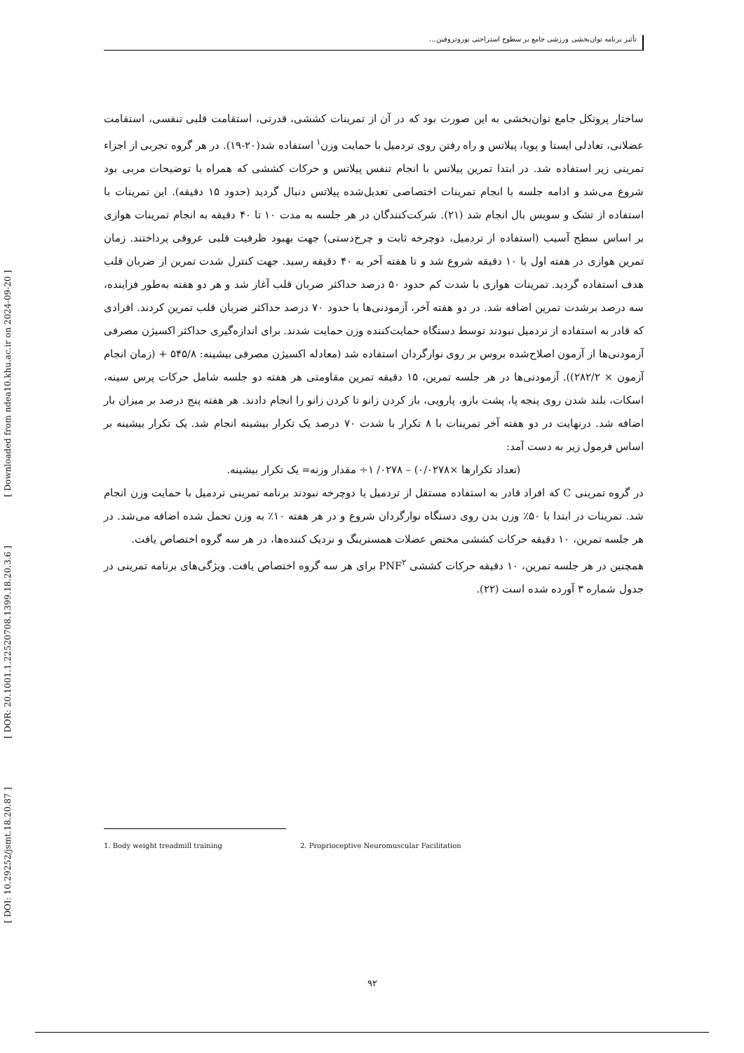[ DOI: 10.29252/jsmt.18.20.87 ] [ DOR: 20.1001.1.22520708.1399.18.20.3.6 ] [ Downloaded from ndea10.khu.ac.ir on 2024-09-20 ]
تأثیر برنامه توان‌بخشی ورزشی جامع بر سطوح استراحتی نوروتروفین...
ساختار پروتکل جامع توان‌بخشی به این صورت بود که در آن از تمرینات کششی، قدرتی، استقامت قلبی تنفسی، استقامت عضلانی، تعادلی ایستا و پویا، پیلاتس و راه رفتن روی تردمیل با حمایت وزن<sup>۱</sup> استفاده شد(۲۰-۱۹). در هر گروه تجربی از اجزاء تمرینی زیر استفاده شد. در ابتدا تمرین پیلاتس با انجام تنفس پیلاتس و حرکات کششی که همراه با توضیحات مربی بود شروع می‌شد و ادامه جلسه با انجام تمرینات اختصاصی تعدیل‌شده پیلاتس دنبال گردید (حدود ۱۵ دقیقه). این تمرینات با استفاده از تشک و سویس بال انجام شد (۲۱). شرکت‌کنندگان در هر جلسه به مدت ۱۰ تا ۴۰ دقیقه به انجام تمرینات هوازی بر اساس سطح آسیب (استفاده از تردمیل، دوچرخه ثابت و چرخ‌دستی) جهت بهبود ظرفیت قلبی عروقی پرداختند. زمان تمرین هوازی در هفته اول با ۱۰ دقیقه شروع شد و تا هفته آخر به ۴۰ دقیقه رسید. جهت کنترل شدت تمرین از ضربان قلب هدف استفاده گردید. تمرینات هوازی با شدت کم حدود ۵۰ درصد حداکثر ضربان قلب آغاز شد و هر دو هفته به‌طور فزاینده، سه درصد برشدت تمرین اضافه شد. در دو هفته آخر، آزمودنی‌ها با حدود ۷۰ درصد حداکثر ضربان قلب تمرین کردند. افرادی که قادر به استفاده از تردمیل نبودند توسط دستگاه حمایت‌کننده وزن حمایت شدند. برای اندازه‌گیری حداکثر اکسیژن مصرفی آزمودنی‌ها از آزمون اصلاح‌شده بروس بر روی نوارگردان استفاده شد (معادله اکسیژن مصرفی بیشینه: ۵۴۵/۸ + (زمان انجام آزمون × ۲۸۲/۲)). آزمودنی‌ها در هر جلسه تمرین، ۱۵ دقیقه تمرین مقاومتی هر هفته دو جلسه شامل حرکات پرس سینه، اسکات، بلند شدن روی پنجه پا، پشت بازو، پارویی، باز کردن زانو تا کردن زانو را انجام دادند. هر هفته پنج درصد بر میزان بار اضافه شد. درنهایت در دو هفته آخر تمرینات با ۸ تکرار با شدت ۷۰ درصد یک تکرار بیشینه انجام شد. یک تکرار بیشینه بر اساس فرمول زیر به دست آمد:
(تعداد تکرارها ×۰/۰۲۷۸) – ۰۲۷۸/ ۱÷ مقدار وزنه= یک تکرار بیشینه.
در گروه تمرینی C که افراد قادر به استفاده مستقل از تردمیل یا دوچرخه نبودند برنامه تمرینی تردمیل با حمایت وزن انجام شد. تمرینات در ابتدا با ۵۰٪ وزن بدن روی دستگاه نوارگردان شروع و در هر هفته ۱۰٪ به وزن تحمل شده اضافه می‌شد. در هر جلسه تمرین، ۱۰ دقیقه حرکات کششی مختص عضلات همسترینگ و نزدیک کننده‌ها، در هر سه گروه اختصاص یافت.
همچنین در هر جلسه تمرین، ۱۰ دقیقه حرکات کششی PNF<sup>۲</sup> برای هر سه گروه اختصاص یافت. ویژگی‌های برنامه تمرینی در جدول شماره ۳ آورده شده است (۲۲).
1. Body weight treadmill training 2. Proprioceptive Neuromuscular Facilitation
۹۲